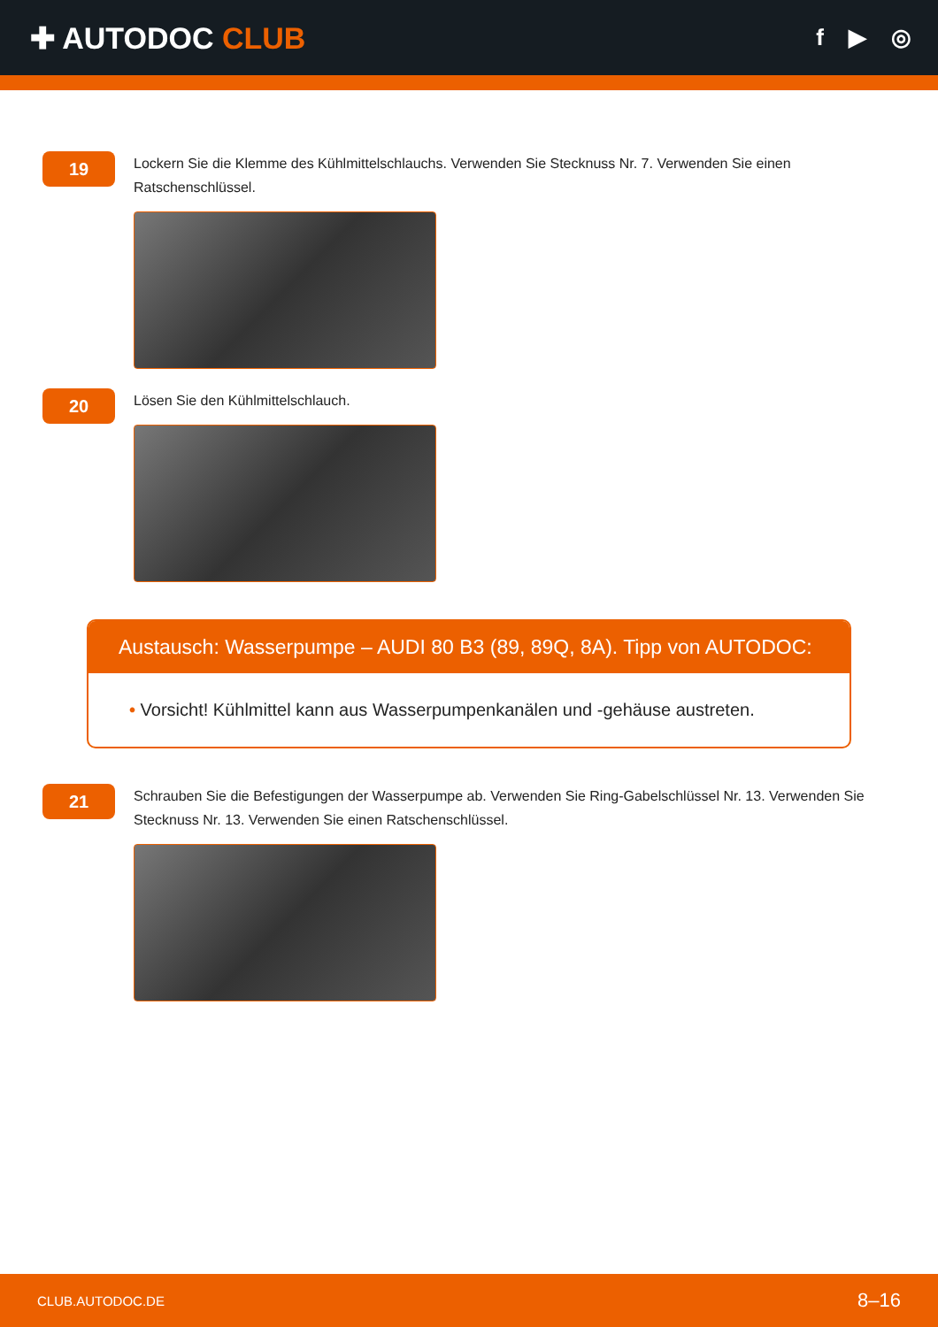✚ AUTODOC CLUB
f ▶ ◎
19
Lockern Sie die Klemme des Kühlmittelschlauchs. Verwenden Sie Stecknuss Nr. 7. Verwenden Sie einen Ratschenschlüssel.
20
Lösen Sie den Kühlmittelschlauch.
Austausch: Wasserpumpe – AUDI 80 B3 (89, 89Q, 8A). Tipp von AUTODOC:
• Vorsicht! Kühlmittel kann aus Wasserpumpenkanälen und -gehäuse austreten.
21
Schrauben Sie die Befestigungen der Wasserpumpe ab. Verwenden Sie Ring-Gabelschlüssel Nr. 13. Verwenden Sie Stecknuss Nr. 13. Verwenden Sie einen Ratschenschlüssel.
CLUB.AUTODOC.DE 8–16